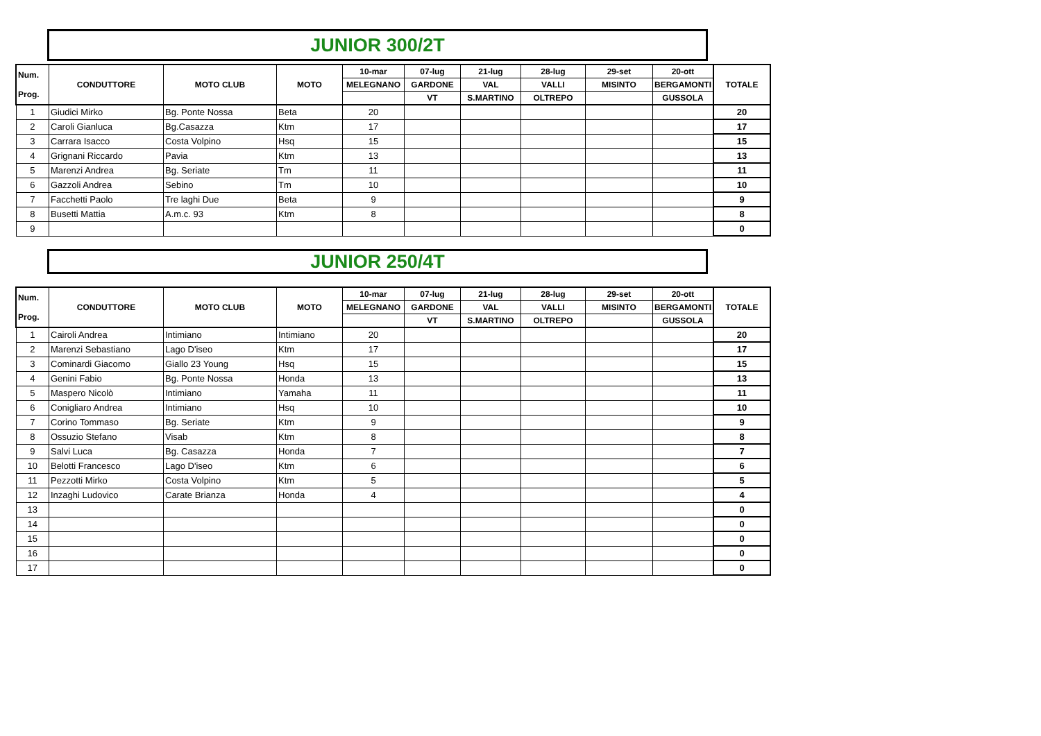JUNIOR 300/2T
| Num. Prog. | CONDUTTORE | MOTO CLUB | MOTO | 10-mar | 07-lug | 21-lug | 28-lug | 29-set | 20-ott | TOTALE |
| --- | --- | --- | --- | --- | --- | --- | --- | --- | --- | --- |
| | | | | MELEGNANO | GARDONE | VAL | VALLI | MISINTO | BERGAMONTI | |
| | | | | | VT | S.MARTINO | OLTREPO | | GUSSOLA | |
| 1 | Giudici Mirko | Bg. Ponte Nossa | Beta | 20 | | | | | | 20 |
| 2 | Caroli Gianluca | Bg.Casazza | Ktm | 17 | | | | | | 17 |
| 3 | Carrara Isacco | Costa Volpino | Hsq | 15 | | | | | | 15 |
| 4 | Grignani Riccardo | Pavia | Ktm | 13 | | | | | | 13 |
| 5 | Marenzi Andrea | Bg. Seriate | Tm | 11 | | | | | | 11 |
| 6 | Gazzoli Andrea | Sebino | Tm | 10 | | | | | | 10 |
| 7 | Facchetti Paolo | Tre laghi Due | Beta | 9 | | | | | | 9 |
| 8 | Busetti Mattia | A.m.c. 93 | Ktm | 8 | | | | | | 8 |
| 9 | | | | | | | | | | 0 |
JUNIOR 250/4T
| Num. Prog. | CONDUTTORE | MOTO CLUB | MOTO | 10-mar | 07-lug | 21-lug | 28-lug | 29-set | 20-ott | TOTALE |
| --- | --- | --- | --- | --- | --- | --- | --- | --- | --- | --- |
| | | | | MELEGNANO | GARDONE | VAL | VALLI | MISINTO | BERGAMONTI | |
| | | | | | VT | S.MARTINO | OLTREPO | | GUSSOLA | |
| 1 | Cairoli Andrea | Intimiano | Intimiano | 20 | | | | | | 20 |
| 2 | Marenzi Sebastiano | Lago D'iseo | Ktm | 17 | | | | | | 17 |
| 3 | Cominardi Giacomo | Giallo 23 Young | Hsq | 15 | | | | | | 15 |
| 4 | Genini Fabio | Bg. Ponte Nossa | Honda | 13 | | | | | | 13 |
| 5 | Maspero Nicolò | Intimiano | Yamaha | 11 | | | | | | 11 |
| 6 | Conigliaro Andrea | Intimiano | Hsq | 10 | | | | | | 10 |
| 7 | Corino Tommaso | Bg. Seriate | Ktm | 9 | | | | | | 9 |
| 8 | Ossuzio Stefano | Visab | Ktm | 8 | | | | | | 8 |
| 9 | Salvi Luca | Bg. Casazza | Honda | 7 | | | | | | 7 |
| 10 | Belotti Francesco | Lago D'iseo | Ktm | 6 | | | | | | 6 |
| 11 | Pezzotti Mirko | Costa Volpino | Ktm | 5 | | | | | | 5 |
| 12 | Inzaghi Ludovico | Carate Brianza | Honda | 4 | | | | | | 4 |
| 13 | | | | | | | | | | 0 |
| 14 | | | | | | | | | | 0 |
| 15 | | | | | | | | | | 0 |
| 16 | | | | | | | | | | 0 |
| 17 | | | | | | | | | | 0 |